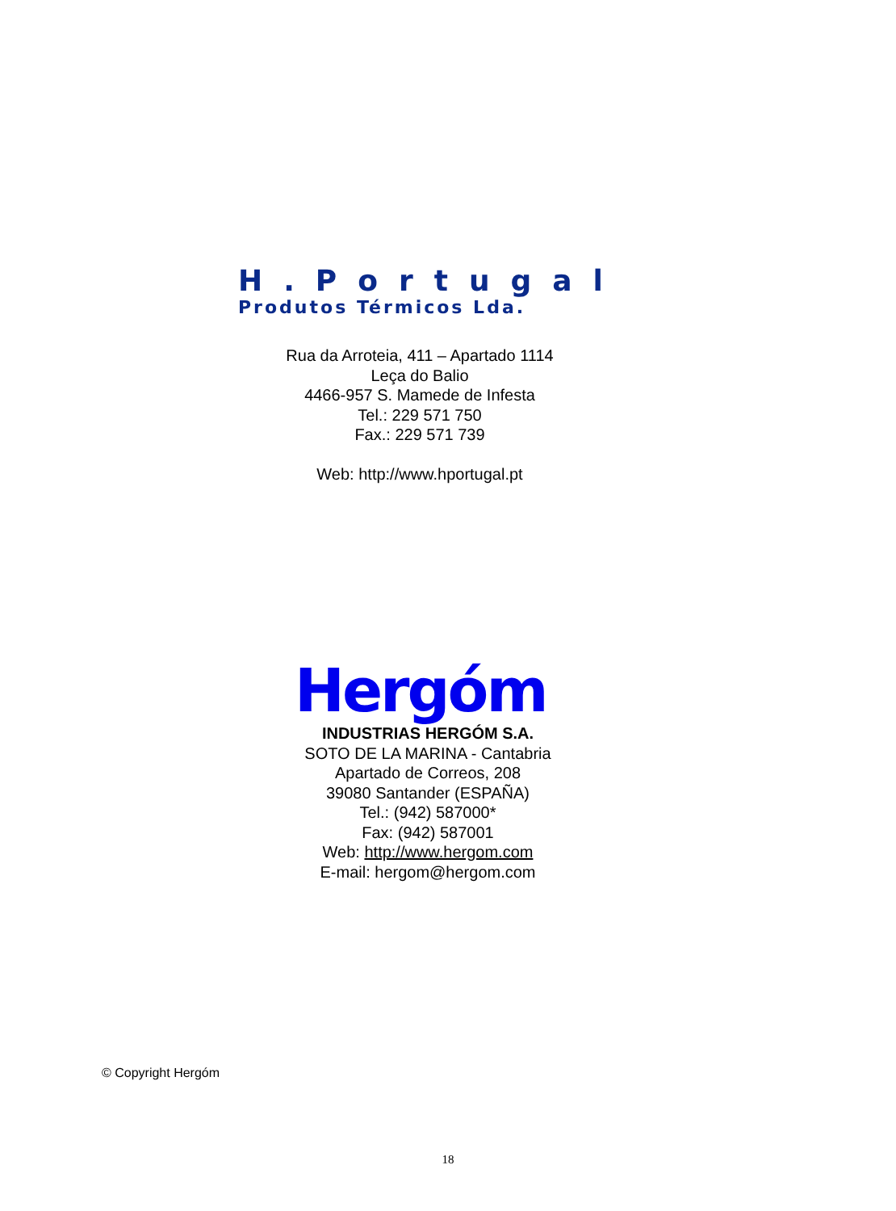H.Portugal
Produtos Térmicos Lda.
Rua da Arroteia, 411 – Apartado 1114
Leça do Balio
4466-957 S. Mamede de Infesta
Tel.: 229 571 750
Fax.: 229 571 739
Web: http://www.hportugal.pt
Hergóm
INDUSTRIAS HERGÓM S.A.
SOTO DE LA MARINA - Cantabria
Apartado de Correos, 208
39080 Santander (ESPAÑA)
Tel.: (942) 587000*
Fax: (942) 587001
Web: http://www.hergom.com
E-mail: hergom@hergom.com
© Copyright Hergóm
18